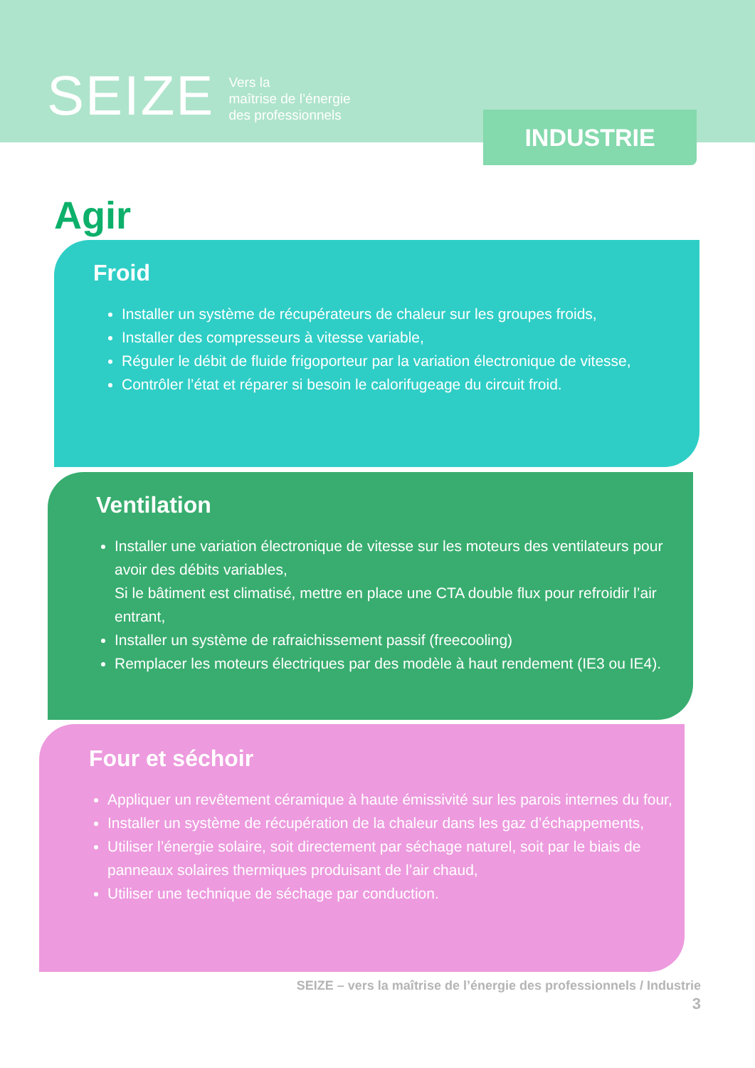SEIZE Vers la
maîtrise de l’énergie
des professionnels
INDUSTRIE
Agir
Froid
Installer un système de récupérateurs de chaleur sur les groupes froids,
Installer des compresseurs à vitesse variable,
Réguler le débit de fluide frigoporteur par la variation électronique de vitesse,
Contrôler l’état et réparer si besoin le calorifugeage du circuit froid.
Ventilation
Installer une variation électronique de vitesse sur les moteurs des ventilateurs pour avoir des débits variables,
Si le bâtiment est climatisé, mettre en place une CTA double flux pour refroidir l’air entrant,
Installer un système de rafraichissement passif (freecooling)
Remplacer les moteurs électriques par des modèle à haut rendement (IE3 ou IE4).
Four et séchoir
Appliquer un revêtement céramique à haute émissivité sur les parois internes du four,
Installer un système de récupération de la chaleur dans les gaz d’échappements,
Utiliser l’énergie solaire, soit directement par séchage naturel, soit par le biais de panneaux solaires thermiques produisant de l’air chaud,
Utiliser une technique de séchage par conduction.
SEIZE – vers la maîtrise de l’énergie des professionnels / Industrie
3